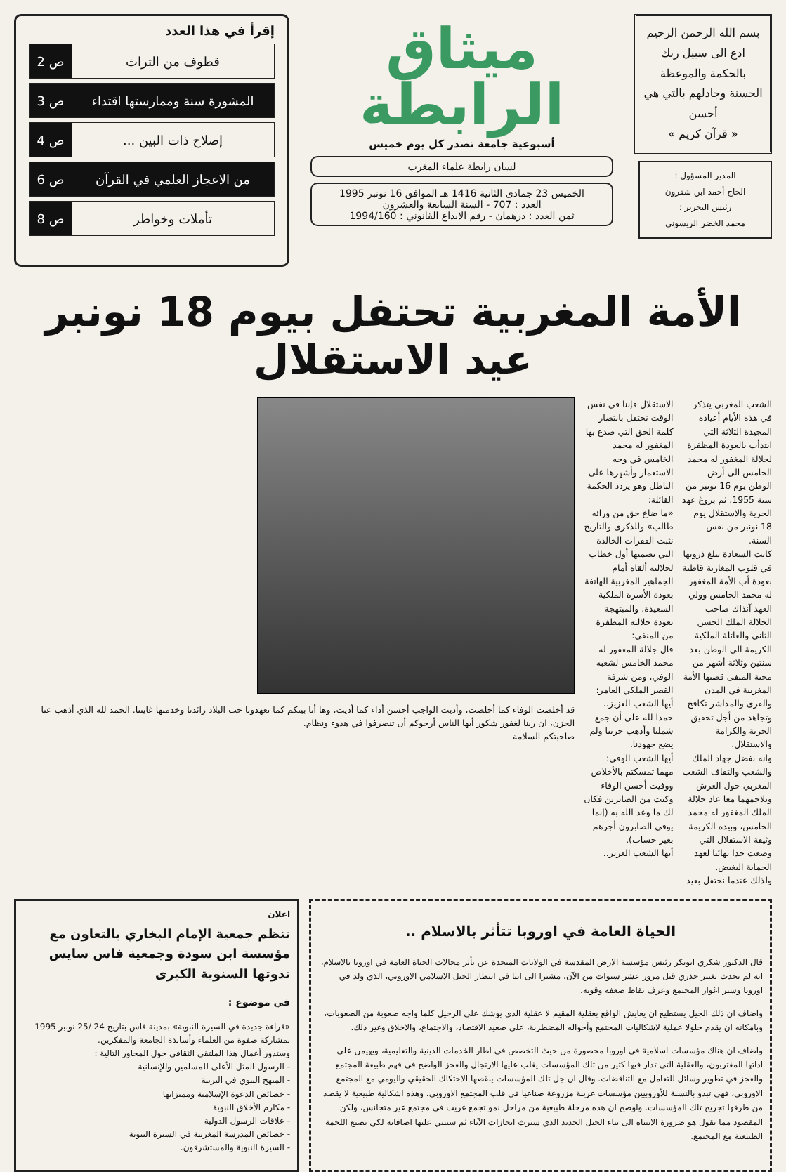بسم الله الرحمن الرحيم
ادع الى سبيل ربك بالحكمة والموعظة الحسنة وجادلهم بالتي هي أحسن
« قرآن كريم »
المدير المسؤول :
الحاج أحمد ابن شقرون
رئيس التحرير :
محمد الخضر الريسوني
ميثاق الرابطة
أسبوعية جامعة تصدر كل يوم خميس
لسان رابطة علماء المغرب
الخميس 23 جمادى الثانية 1416 هـ الموافق 16 نونبر 1995
العدد : 707 - السنة السابعة والعشرون
ثمن العدد : درهمان - رقم الايداع القانوني : 1994/160
إقرأ في هذا العدد
قطوف من التراث ص 2
المشورة سنة وممارستها اقتداء ص 3
إصلاح ذات البين ... ص 4
من الاعجاز العلمي في القرآن ص 6
تأملات وخواطر ص 8
الأمة المغربية تحتفل بيوم 18 نونبر عيد الاستقلال
الشعب المغربي يتذكر في هذه الأيام أعياده المجيدة الثلاثة التي ابتدأت بالعودة المظفرة لجلالة المغفور له محمد الخامس الى أرض الوطن يوم 16 نونبر من سنة 1955، ثم بزوغ عهد الحرية والاستقلال يوم 18 نونبر من نفس السنة.
كانت السعادة تبلغ ذروتها في قلوب المغاربة قاطبة بعودة أب الأمة المغفور له محمد الخامس وولي العهد آنذاك صاحب الجلالة الملك الحسن الثاني والعائلة الملكية الكريمة الى الوطن بعد سنتين وثلاثة أشهر من محنة المنفى قضتها الأمة المغربية في المدن والقرى والمداشر تكافح وتجاهد من أجل تحقيق الحرية والكرامة والاستقلال.
وانه بفضل جهاد الملك والشعب والتفاف الشعب المغربي حول العرش وتلاحمهما معا عاد جلالة الملك المغفور له محمد الخامس، وبيده الكريمة وثيقة الاستقلال التي وضعت حدا نهائيا لعهد الحماية البغيض.
ولذلك عندما نحتفل بعيد
الاستقلال فإننا في نفس الوقت نحتفل بانتصار كلمة الحق التي صدع بها المغفور له محمد الخامس في وجه الاستعمار وأشهرها على الباطل وهو يردد الحكمة القائلة:
«ما ضاع حق من ورائه طالب» وللذكرى والتاريخ نثبت الفقرات الخالدة التي تضمنها أول خطاب لجلالته ألقاه أمام الجماهير المغربية الهاتفة بعودة الأسرة الملكية السعيدة، والمبتهجة بعودة جلالته المظفرة من المنفى:
قال جلالة المغفور له محمد الخامس لشعبه الوفي، ومن شرفة القصر الملكي العامر:
أيها الشعب العزيز..
حمدا لله على أن جمع شملنا وأذهب حزننا ولم يضع جهودنا.
أيها الشعب الوفي:
مهما تمسكتم بالأخلاص ووفيت أحسن الوفاء وكنت من الصابرين فكان لك ما وعد الله به (إنما يوفى الصابرون أجرهم بغير حساب).
أيها الشعب العزيز..
قد أخلصت الوفاء كما أخلصت، وأديت الواجب أحسن أداء كما أديت، وها أنا بينكم كما تعهدونا حب البلاد رائدنا وخدمتها غايتنا. الحمد لله الذي أذهب عنا الحزن، ان ربنا لغفور شكور أيها الناس أرجوكم أن تنصرفوا في هدوء ونظام.
صاحبتكم السلامة
الحياة العامة في اوروبا تتأثر بالاسلام ..
قال الدكتور شكري ابويكر رئيس مؤسسة الارض المقدسة في الولايات المتحدة عن تأثر مجالات الحياة العامة في اوروبا بالاسلام، انه لم يحدث تغيير جذري قبل مرور عشر سنوات من الآن، مشيرا الى اننا في انتظار الجيل الاسلامي الاوروبي، الذي ولد في اوروبا وسبر اغوار المجتمع وعرف نقاط ضعفه وقوته.
واضاف ان ذلك الجيل يستطيع ان يعايش الواقع بعقلية المقيم لا عقلية الذي يوشك على الرحيل كلما واجه صعوبة من الصعوبات، وبامكانه ان يقدم حلولا عملية لاشكاليات المجتمع وأحواله المضطربة، على صعيد الاقتصاد، والاجتماع، والاخلاق وغير ذلك.
واضاف ان هناك مؤسسات اسلامية في اوروبا محصورة من حيث التخصص في اطار الخدمات الدينية والتعليمية، ويهيمن على اداتها المغتربون، والعقلية التي تدار فيها كثير من تلك المؤسسات يغلب عليها الارتجال والعجز الواضح في فهم طبيعة المجتمع والعجز في تطوير وسائل للتعامل مع التناقضات. وقال ان جل تلك المؤسسات ينقصها الاحتكاك الحقيقي واليومي مع المجتمع الاوروبي، فهي تبدو بالنسبة للأوروبيين مؤسسات غريبة مزروعة صناعيا في قلب المجتمع الاوروبي. وهذه اشكالية طبيعية لا يقصد من طرقها تجريح تلك المؤسسات. واوضح ان هذه مرحلة طبيعية من مراحل نمو تجمع غريب في مجتمع غير متجانس، ولكن المقصود مما نقول هو ضرورة الانتباه الى بناء الجيل الجديد الذي سيرث انجازات الآباء ثم سيبني عليها اضافاته لكي تصنع اللحمة الطبيعية مع المجتمع.
اعلان
تنظم جمعية الإمام البخاري بالتعاون مع مؤسسة ابن سودة وجمعية فاس سايس ندوتها السنوية الكبرى
في موضوع :
«قراءة جديدة في السيرة النبوية» بمدينة فاس بتاريخ 24 /25 نونبر 1995 بمشاركة صفوة من العلماء وأساتذة الجامعة والمفكرين.
وستدور أعمال هذا الملتقى الثقافي حول المحاور التالية :
- الرسول المثل الأعلى للمسلمين وللإنسانية
- المنهج النبوي في التربية
- خصائص الدعوة الإسلامية ومميزاتها
- مكارم الأخلاق النبوية
- علاقات الرسول الدولية
- خصائص المدرسة المغربية في السيرة النبوية
- السيرة النبوية والمستشرقون.